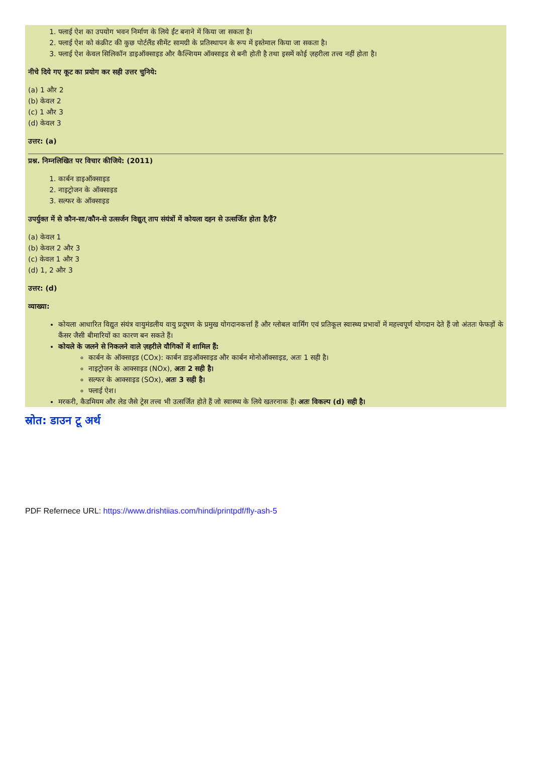1. फ्लाई ऐश का उपयोग भवन निर्माण के लिये ईंट बनाने में किया जा सकता है।
2. फ्लाई ऐश को कंक्रीट की कुछ पोर्टलैंड सीमेंट सामग्री के प्रतिस्थापन के रूप में इस्तेमाल किया जा सकता है।
3. फ्लाई ऐश केवल सिलिकॉन डाइऑक्साइड और कैल्शियम ऑक्साइड से बनी होती है तथा इसमें कोई ज़हरीला तत्त्व नहीं होता है।
नीचे दिये गए कूट का प्रयोग कर सही उत्तर चुनिये:
(a) 1 और 2
(b) केवल 2
(c) 1 और 3
(d) केवल 3
उत्तर: (a)
प्रश्न. निम्नलिखित पर विचार कीजिये: (2011)
1. कार्बन डाइऑक्साइड
2. नाइट्रोजन के ऑक्साइड
3. सल्फर के ऑक्साइड
उपर्युक्त में से कौन-सा/कौन-से उत्सर्जन विद्युत् ताप संयंत्रों में कोयला दहन से उत्सर्जित होता है/हैं?
(a) केवल 1
(b) केवल 2 और 3
(c) केवल 1 और 3
(d) 1, 2 और 3
उत्तर: (d)
व्याख्या:
कोयला आधारित विद्युत संयंत्र वायुमंडलीय वायु प्रदूषण के प्रमुख योगदानकर्त्ता हैं और ग्लोबल वार्मिंग एवं प्रतिकूल स्वास्थ्य प्रभावों में महत्त्वपूर्ण योगदान देते हैं जो अंततः फेफड़ों के कैंसर जैसी बीमारियों का कारण बन सकते हैं।
कोयले के जलने से निकलने वाले ज़हरीले यौगिकों में शामिल हैं:
कार्बन के ऑक्साइड (COx): कार्बन डाइऑक्साइड और कार्बन मोनोऑक्साइड, अतः 1 सही है।
नाइट्रोजन के आक्साइड (NOx), अतः 2 सही है।
सल्फर के आक्साइड (SOx), अतः 3 सही है।
फ्लाई ऐश।
मरकरी, कैडमियम और लेड जैसे ट्रेस तत्त्व भी उत्सर्जित होते हैं जो स्वास्थ्य के लिये खतरनाक हैं। अतः विकल्प (d) सही है।
स्रोत: डाउन टू अर्थ
PDF Refernece URL: https://www.drishtiias.com/hindi/printpdf/fly-ash-5